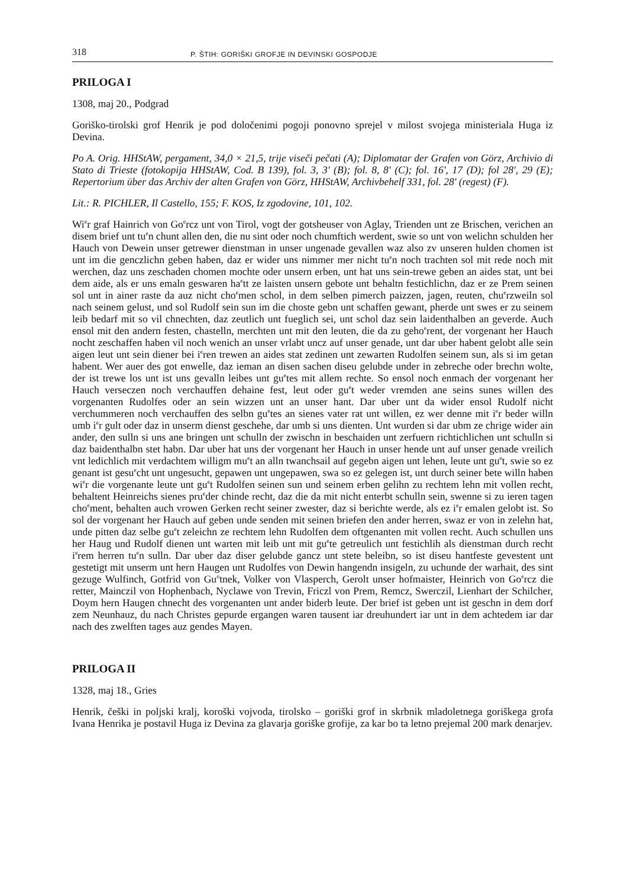318 P. ŠTIH: GORIŠKI GROFJE IN DEVINSKI GOSPODJE
PRILOGA I
1308, maj 20., Podgrad
Goriško-tirolski grof Henrik je pod določenimi pogoji ponovno sprejel v milost svojega ministeriala Huga iz Devina.
Po A. Orig. HHStAW, pergament, 34,0 × 21,5, trije viseči pečati (A); Diplomatar der Grafen von Görz, Archivio di Stato di Trieste (fotokopija HHStAW, Cod. B 139), fol. 3, 3' (B); fol. 8, 8' (C); fol. 16', 17 (D); fol 28', 29 (E); Repertorium über das Archiv der alten Grafen von Görz, HHStAW, Archivbehelf 331, fol. 28' (regest) (F).
Lit.: R. PICHLER, Il Castello, 155; F. KOS, Iz zgodovine, 101, 102.
Wi<sup>e</sup>r graf Hainrich von Go<sup>e</sup>rcz unt von Tirol, vogt der gotsheuser von Aglay, Trienden unt ze Brischen, verichen an disem brief unt tu<sup>e</sup>n chunt allen den, die nu sint oder noch chumftich werdent, swie so unt von welichn schulden her Hauch von Dewein unser getrewer dienstman in unser ungenade gevallen waz also zv unseren hulden chomen ist unt im die genczlichn geben haben, daz er wider uns nimmer mer nicht tu<sup>e</sup>n noch trachten sol mit rede noch mit werchen, daz uns zeschaden chomen mochte oder unsern erben, unt hat uns sein-trewe geben an aides stat, unt bei dem aide, als er uns emaln geswaren ha<sup>e</sup>tt ze laisten unsern gebote unt behaltn festichlichn, daz er ze Prem seinen sol unt in ainer raste da auz nicht cho<sup>e</sup>men schol, in dem selben pimerch paizzen, jagen, reuten, chu<sup>e</sup>rzweiln sol nach seinem gelust, und sol Rudolf sein sun im die choste gebn unt schaffen gewant, pherde unt swes er zu seinem leib bedarf mit so vil chnechten, daz zeutlich unt fueglich sei, unt schol daz sein laidenthalben an geverde. Auch ensol mit den andern festen, chastelln, merchten unt mit den leuten, die da zu geho<sup>e</sup>rent, der vorgenant her Hauch nocht zeschaffen haben vil noch wenich an unser vrlabt uncz auf unser genade, unt dar uber habent gelobt alle sein aigen leut unt sein diener bei i<sup>e</sup>ren trewen an aides stat zedinen unt zewarten Rudolfen seinem sun, als si im getan habent. Wer auer des got enwelle, daz ieman an disen sachen diseu gelubde under in zebreche oder brechn wolte, der ist trewe los unt ist uns gevalln leibes unt gu<sup>e</sup>tes mit allem rechte. So ensol noch enmach der vorgenant her Hauch verseczen noch verchauffen dehaine fest, leut oder gu<sup>e</sup>t weder vremden ane seins sunes willen des vorgenanten Rudolfes oder an sein wizzen unt an unser hant. Dar uber unt da wider ensol Rudolf nicht verchummeren noch verchauffen des selbn gu<sup>e</sup>tes an sienes vater rat unt willen, ez wer denne mit i<sup>e</sup>r beder willn umb i<sup>e</sup>r gult oder daz in unserm dienst geschehe, dar umb si uns dienten. Unt wurden si dar ubm ze chrige wider ain ander, den sulln si uns ane bringen unt schulln der zwischn in beschaiden unt zerfuern richtichlichen unt schulln si daz baidenthalbn stet habn. Dar uber hat uns der vorgenant her Hauch in unser hende unt auf unser genade vreilich vnt ledichlich mit verdachtem willigm mu<sup>e</sup>t an alln twanchsail auf gegebn aigen unt lehen, leute unt gu<sup>e</sup>t, swie so ez genant ist gesu<sup>e</sup>cht unt ungesucht, gepawen unt ungepawen, swa so ez gelegen ist, unt durch seiner bete willn haben wi<sup>e</sup>r die vorgenante leute unt gu<sup>e</sup>t Rudolfen seinen sun und seinem erben gelihn zu rechtem lehn mit vollen recht, behaltent Heinreichs sienes pru<sup>e</sup>der chinde recht, daz die da mit nicht enterbt schulln sein, swenne si zu ieren tagen cho<sup>e</sup>ment, behalten auch vrowen Gerken recht seiner zwester, daz si berichte werde, als ez i<sup>e</sup>r emalen gelobt ist. So sol der vorgenant her Hauch auf geben unde senden mit seinen briefen den ander herren, swaz er von in zelehn hat, unde pitten daz selbe gu<sup>e</sup>t zeleichn ze rechtem lehn Rudolfen dem oftgenanten mit vollen recht. Auch schullen uns her Haug und Rudolf dienen unt warten mit leib unt mit gu<sup>e</sup>te getreulich unt festichlih als dienstman durch recht i<sup>e</sup>rem herren tu<sup>e</sup>n sulln. Dar uber daz diser gelubde gancz unt stete beleibn, so ist diseu hantfeste gevestent unt gestetigt mit unserm unt hern Haugen unt Rudolfes von Dewin hangendn insigeln, zu uchunde der warhait, des sint gezuge Wulfinch, Gotfrid von Gu<sup>o</sup>tnek, Volker von Vlasperch, Gerolt unser hofmaister, Heinrich von Go<sup>e</sup>rcz die retter, Mainczil von Hophenbach, Nyclawe von Trevin, Friczl von Prem, Remcz, Swerczil, Lienhart der Schilcher, Doym hern Haugen chnecht des vorgenanten unt ander biderb leute. Der brief ist geben unt ist geschn in dem dorf zem Neunhauz, du nach Christes gepurde ergangen waren tausent iar dreuhundert iar unt in dem achtedem iar dar nach des zwelften tages auz gendes Mayen.
PRILOGA II
1328, maj 18., Gries
Henrik, češki in poljski kralj, koroški vojvoda, tirolsko – goriški grof in skrbnik mladoletnega goriškega grofa Ivana Henrika je postavil Huga iz Devina za glavarja goriške grofije, za kar bo ta letno prejemal 200 mark denarjev.